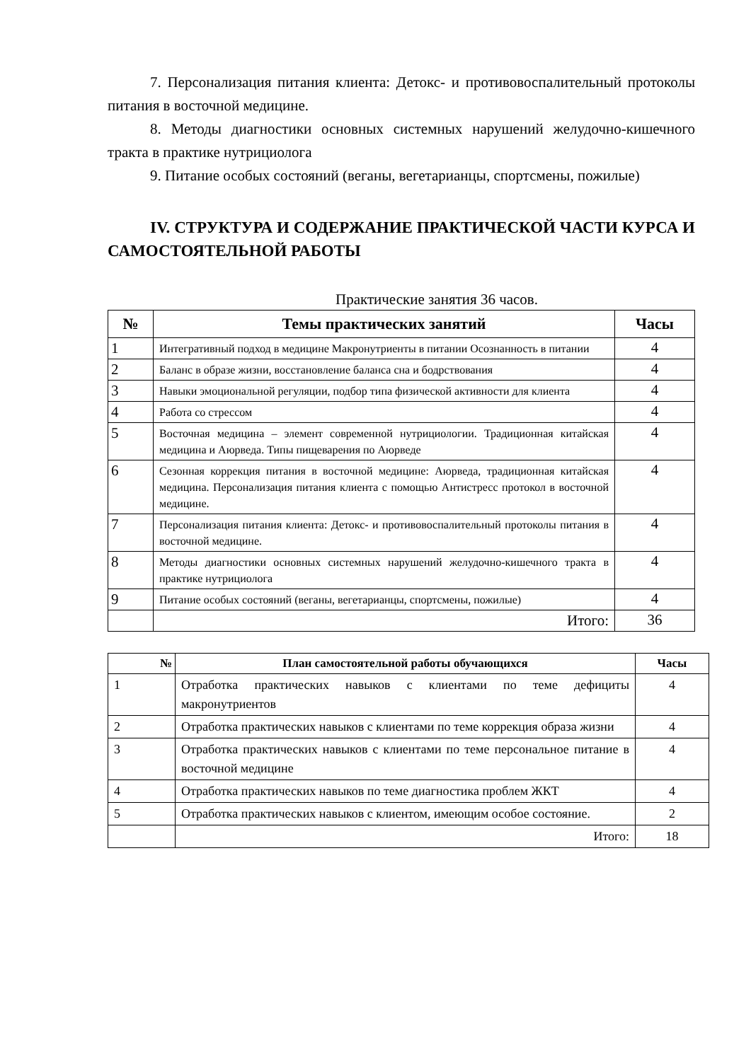7. Персонализация питания клиента: Детокс- и противовоспалительный протоколы питания в восточной медицине.
8. Методы диагностики основных системных нарушений желудочно-кишечного тракта в практике нутрициолога
9. Питание особых состояний (веганы, вегетарианцы, спортсмены, пожилые)
IV. СТРУКТУРА И СОДЕРЖАНИЕ ПРАКТИЧЕСКОЙ ЧАСТИ КУРСА И САМОСТОЯТЕЛЬНОЙ РАБОТЫ
Практические занятия 36 часов.
| № | Темы практических занятий | Часы |
| --- | --- | --- |
| 1 | Интегративный подход в медицине Макронутриенты в питании Осознанность в питании | 4 |
| 2 | Баланс в образе жизни, восстановление баланса сна и бодрствования | 4 |
| 3 | Навыки эмоциональной регуляции, подбор типа физической активности для клиента | 4 |
| 4 | Работа со стрессом | 4 |
| 5 | Восточная медицина – элемент современной нутрициологии. Традиционная китайская медицина и Аюрведа. Типы пищеварения по Аюрведе | 4 |
| 6 | Сезонная коррекция питания в восточной медицине: Аюрведа, традиционная китайская медицина. Персонализация питания клиента с помощью Антистресс протокол в восточной медицине. | 4 |
| 7 | Персонализация питания клиента: Детокс- и противовоспалительный протоколы питания в восточной медицине. | 4 |
| 8 | Методы диагностики основных системных нарушений желудочно-кишечного тракта в практике нутрициолога | 4 |
| 9 | Питание особых состояний (веганы, вегетарианцы, спортсмены, пожилые) | 4 |
| | Итого: | 36 |
| № | План самостоятельной работы обучающихся | Часы |
| --- | --- | --- |
| 1 | Отработка практических навыков с клиентами по теме дефициты макронутриентов | 4 |
| 2 | Отработка практических навыков с клиентами по теме коррекция образа жизни | 4 |
| 3 | Отработка практических навыков с клиентами по теме персональное питание в восточной медицине | 4 |
| 4 | Отработка практических навыков по теме диагностика проблем ЖКТ | 4 |
| 5 | Отработка практических навыков с клиентом, имеющим особое состояние. | 2 |
| | Итого: | 18 |